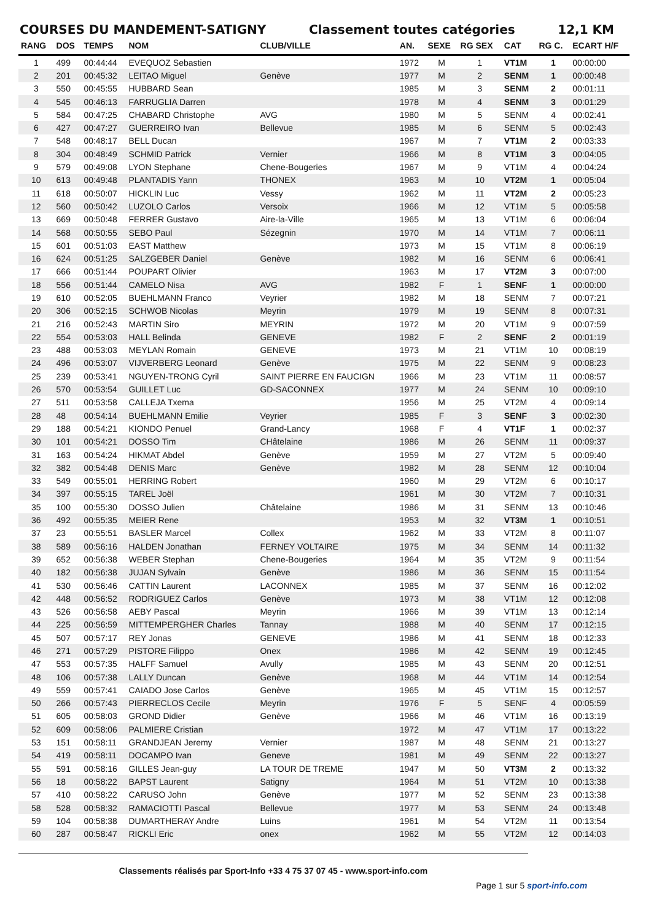COURSES DU MANDEMENT-SATIGNY Classement toutes catégories 12,1 KM
| RANG | DOS | TEMPS | NOM | CLUB/VILLE | AN. | SEXE | RG SEX | CAT | RG C. | ECART H/F |
| --- | --- | --- | --- | --- | --- | --- | --- | --- | --- | --- |
| 1 | 499 | 00:44:44 | EVEQUOZ Sebastien | | 1972 | M | 1 | VT1M | 1 | 00:00:00 |
| 2 | 201 | 00:45:32 | LEITAO Miguel | Genève | 1977 | M | 2 | SENM | 1 | 00:00:48 |
| 3 | 550 | 00:45:55 | HUBBARD Sean | | 1985 | M | 3 | SENM | 2 | 00:01:11 |
| 4 | 545 | 00:46:13 | FARRUGLIA Darren | | 1978 | M | 4 | SENM | 3 | 00:01:29 |
| 5 | 584 | 00:47:25 | CHABARD Christophe | AVG | 1980 | M | 5 | SENM | 4 | 00:02:41 |
| 6 | 427 | 00:47:27 | GUERREIRO Ivan | Bellevue | 1985 | M | 6 | SENM | 5 | 00:02:43 |
| 7 | 548 | 00:48:17 | BELL Ducan | | 1967 | M | 7 | VT1M | 2 | 00:03:33 |
| 8 | 304 | 00:48:49 | SCHMID Patrick | Vernier | 1966 | M | 8 | VT1M | 3 | 00:04:05 |
| 9 | 579 | 00:49:08 | LYON Stephane | Chene-Bougeries | 1967 | M | 9 | VT1M | 4 | 00:04:24 |
| 10 | 613 | 00:49:48 | PLANTADIS Yann | THONEX | 1963 | M | 10 | VT2M | 1 | 00:05:04 |
| 11 | 618 | 00:50:07 | HICKLIN Luc | Vessy | 1962 | M | 11 | VT2M | 2 | 00:05:23 |
| 12 | 560 | 00:50:42 | LUZOLO Carlos | Versoix | 1966 | M | 12 | VT1M | 5 | 00:05:58 |
| 13 | 669 | 00:50:48 | FERRER Gustavo | Aire-la-Ville | 1965 | M | 13 | VT1M | 6 | 00:06:04 |
| 14 | 568 | 00:50:55 | SEBO Paul | Sézegnin | 1970 | M | 14 | VT1M | 7 | 00:06:11 |
| 15 | 601 | 00:51:03 | EAST Matthew | | 1973 | M | 15 | VT1M | 8 | 00:06:19 |
| 16 | 624 | 00:51:25 | SALZGEBER Daniel | Genève | 1982 | M | 16 | SENM | 6 | 00:06:41 |
| 17 | 666 | 00:51:44 | POUPART Olivier | | 1963 | M | 17 | VT2M | 3 | 00:07:00 |
| 18 | 556 | 00:51:44 | CAMELO Nisa | AVG | 1982 | F | 1 | SENF | 1 | 00:00:00 |
| 19 | 610 | 00:52:05 | BUEHLMANN Franco | Veyrier | 1982 | M | 18 | SENM | 7 | 00:07:21 |
| 20 | 306 | 00:52:15 | SCHWOB Nicolas | Meyrin | 1979 | M | 19 | SENM | 8 | 00:07:31 |
| 21 | 216 | 00:52:43 | MARTIN Siro | MEYRIN | 1972 | M | 20 | VT1M | 9 | 00:07:59 |
| 22 | 554 | 00:53:03 | HALL Belinda | GENEVE | 1982 | F | 2 | SENF | 2 | 00:01:19 |
| 23 | 488 | 00:53:03 | MEYLAN Romain | GENEVE | 1973 | M | 21 | VT1M | 10 | 00:08:19 |
| 24 | 496 | 00:53:07 | VIJVERBERG Leonard | Genève | 1975 | M | 22 | SENM | 9 | 00:08:23 |
| 25 | 239 | 00:53:41 | NGUYEN-TRONG Cyril | SAINT PIERRE EN FAUCIGN | 1966 | M | 23 | VT1M | 11 | 00:08:57 |
| 26 | 570 | 00:53:54 | GUILLET Luc | GD-SACONNEX | 1977 | M | 24 | SENM | 10 | 00:09:10 |
| 27 | 511 | 00:53:58 | CALLEJA Txema | | 1956 | M | 25 | VT2M | 4 | 00:09:14 |
| 28 | 48 | 00:54:14 | BUEHLMANN Emilie | Veyrier | 1985 | F | 3 | SENF | 3 | 00:02:30 |
| 29 | 188 | 00:54:21 | KIONDO Penuel | Grand-Lancy | 1968 | F | 4 | VT1F | 1 | 00:02:37 |
| 30 | 101 | 00:54:21 | DOSSO Tim | CHâtelaine | 1986 | M | 26 | SENM | 11 | 00:09:37 |
| 31 | 163 | 00:54:24 | HIKMAT Abdel | Genève | 1959 | M | 27 | VT2M | 5 | 00:09:40 |
| 32 | 382 | 00:54:48 | DENIS Marc | Genève | 1982 | M | 28 | SENM | 12 | 00:10:04 |
| 33 | 549 | 00:55:01 | HERRING Robert | | 1960 | M | 29 | VT2M | 6 | 00:10:17 |
| 34 | 397 | 00:55:15 | TAREL Joël | | 1961 | M | 30 | VT2M | 7 | 00:10:31 |
| 35 | 100 | 00:55:30 | DOSSO Julien | Châtelaine | 1986 | M | 31 | SENM | 13 | 00:10:46 |
| 36 | 492 | 00:55:35 | MEIER Rene | | 1953 | M | 32 | VT3M | 1 | 00:10:51 |
| 37 | 23 | 00:55:51 | BASLER Marcel | Collex | 1962 | M | 33 | VT2M | 8 | 00:11:07 |
| 38 | 589 | 00:56:16 | HALDEN Jonathan | FERNEY VOLTAIRE | 1975 | M | 34 | SENM | 14 | 00:11:32 |
| 39 | 652 | 00:56:38 | WEBER Stephan | Chene-Bougeries | 1964 | M | 35 | VT2M | 9 | 00:11:54 |
| 40 | 182 | 00:56:38 | JUJAN Sylvain | Genève | 1986 | M | 36 | SENM | 15 | 00:11:54 |
| 41 | 530 | 00:56:46 | CATTIN Laurent | LACONNEX | 1985 | M | 37 | SENM | 16 | 00:12:02 |
| 42 | 448 | 00:56:52 | RODRIGUEZ Carlos | Genève | 1973 | M | 38 | VT1M | 12 | 00:12:08 |
| 43 | 526 | 00:56:58 | AEBY Pascal | Meyrin | 1966 | M | 39 | VT1M | 13 | 00:12:14 |
| 44 | 225 | 00:56:59 | MITTEMPERGHER Charles | Tannay | 1988 | M | 40 | SENM | 17 | 00:12:15 |
| 45 | 507 | 00:57:17 | REY Jonas | GENEVE | 1986 | M | 41 | SENM | 18 | 00:12:33 |
| 46 | 271 | 00:57:29 | PISTORE Filippo | Onex | 1986 | M | 42 | SENM | 19 | 00:12:45 |
| 47 | 553 | 00:57:35 | HALFF Samuel | Avully | 1985 | M | 43 | SENM | 20 | 00:12:51 |
| 48 | 106 | 00:57:38 | LALLY Duncan | Genève | 1968 | M | 44 | VT1M | 14 | 00:12:54 |
| 49 | 559 | 00:57:41 | CAIADO Jose Carlos | Genève | 1965 | M | 45 | VT1M | 15 | 00:12:57 |
| 50 | 266 | 00:57:43 | PIERRECLOS Cecile | Meyrin | 1976 | F | 5 | SENF | 4 | 00:05:59 |
| 51 | 605 | 00:58:03 | GROND Didier | Genève | 1966 | M | 46 | VT1M | 16 | 00:13:19 |
| 52 | 609 | 00:58:06 | PALMIERE Cristian | | 1972 | M | 47 | VT1M | 17 | 00:13:22 |
| 53 | 151 | 00:58:11 | GRANDJEAN Jeremy | Vernier | 1987 | M | 48 | SENM | 21 | 00:13:27 |
| 54 | 419 | 00:58:11 | DOCAMPO Ivan | Geneve | 1981 | M | 49 | SENM | 22 | 00:13:27 |
| 55 | 591 | 00:58:16 | GILLES Jean-guy | LA TOUR DE TREME | 1947 | M | 50 | VT3M | 2 | 00:13:32 |
| 56 | 18 | 00:58:22 | BAPST Laurent | Satigny | 1964 | M | 51 | VT2M | 10 | 00:13:38 |
| 57 | 410 | 00:58:22 | CARUSO John | Genève | 1977 | M | 52 | SENM | 23 | 00:13:38 |
| 58 | 528 | 00:58:32 | RAMACIOTTI Pascal | Bellevue | 1977 | M | 53 | SENM | 24 | 00:13:48 |
| 59 | 104 | 00:58:38 | DUMARTHERAY Andre | Luins | 1961 | M | 54 | VT2M | 11 | 00:13:54 |
| 60 | 287 | 00:58:47 | RICKLI Eric | onex | 1962 | M | 55 | VT2M | 12 | 00:14:03 |
Classements réalisés par Sport-Info +33 4 75 37 07 45 - www.sport-info.com
Page 1 sur 5 sport-info.com